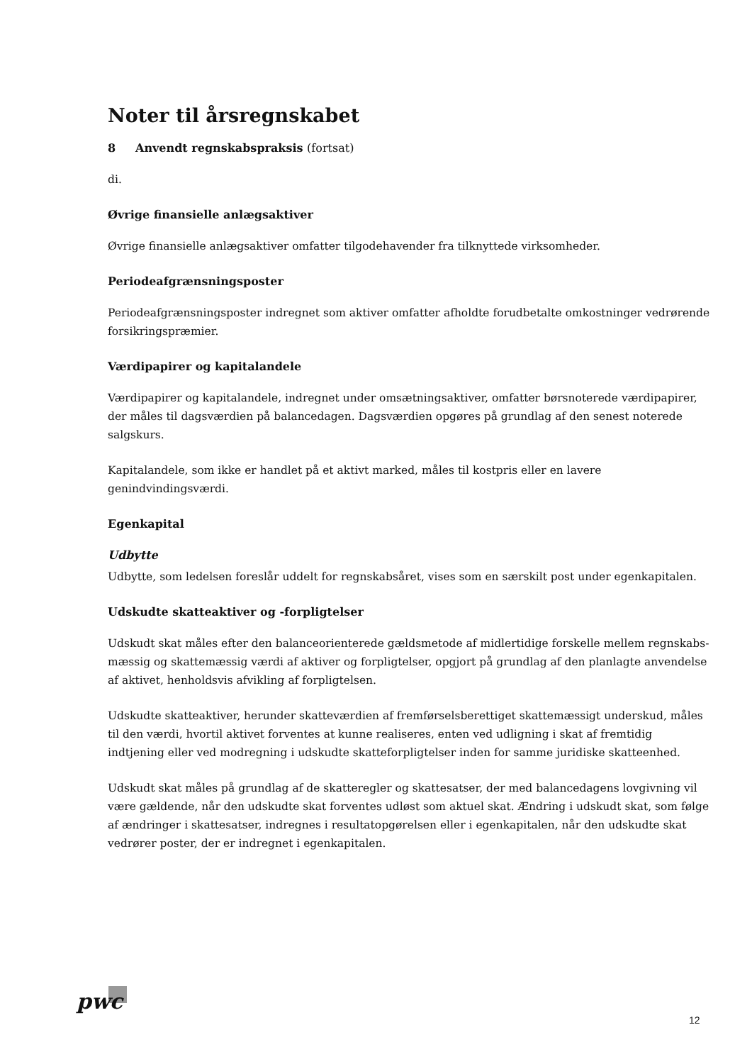Noter til årsregnskabet
8 Anvendt regnskabspraksis (fortsat)
di.
Øvrige finansielle anlægsaktiver
Øvrige finansielle anlægsaktiver omfatter tilgodehavender fra tilknyttede virksomheder.
Periodeafgrænsningsposter
Periodeafgrænsningsposter indregnet som aktiver omfatter afholdte forudbetalte omkostninger ved­rørende forsikringspræmier.
Værdipapirer og kapitalandele
Værdipapirer og kapitalandele, indregnet under omsætningsaktiver, omfatter børsnoterede værdipapirer, der måles til dagsværdien på balancedagen. Dagsværdien opgøres på grundlag af den senest noterede salgs­kurs.
Kapitalandele, som ikke er handlet på et aktivt marked, måles til kostpris eller en lavere genindvindingsvær­di.
Egenkapital
Udbytte
Udbytte, som ledelsen foreslår uddelt for regnskabsåret, vises som en særskilt post under egenkapitalen.
Udskudte skatteaktiver og -forpligtelser
Udskudt skat måles efter den balanceorienterede gældsmetode af midlertidige forskelle mellem regnskabs­mæssig og skattemæssig værdi af aktiver og forpligtelser, opgjort på grundlag af den planlagte anvendelse af aktivet, henholdsvis afvikling af forpligtelsen.
Udskudte skatteaktiver, herunder skatteværdien af fremførselsberettiget skattemæssigt underskud, måles til den værdi, hvortil aktivet forventes at kunne realiseres, enten ved udligning i skat af fremtidig indtjening eller ved modregning i udskudte skatteforpligtelser inden for samme juridiske skatteenhed.
Udskudt skat måles på grundlag af de skatteregler og skattesatser, der med balancedagens lovgivning vil være gældende, når den udskudte skat forventes udløst som aktuel skat. Ændring i udskudt skat, som følge af ændringer i skattesatser, indregnes i resultatopgørelsen eller i egenkapitalen, når den udskudte skat ved­rører poster, der er indregnet i egenkapitalen.
pwc
12